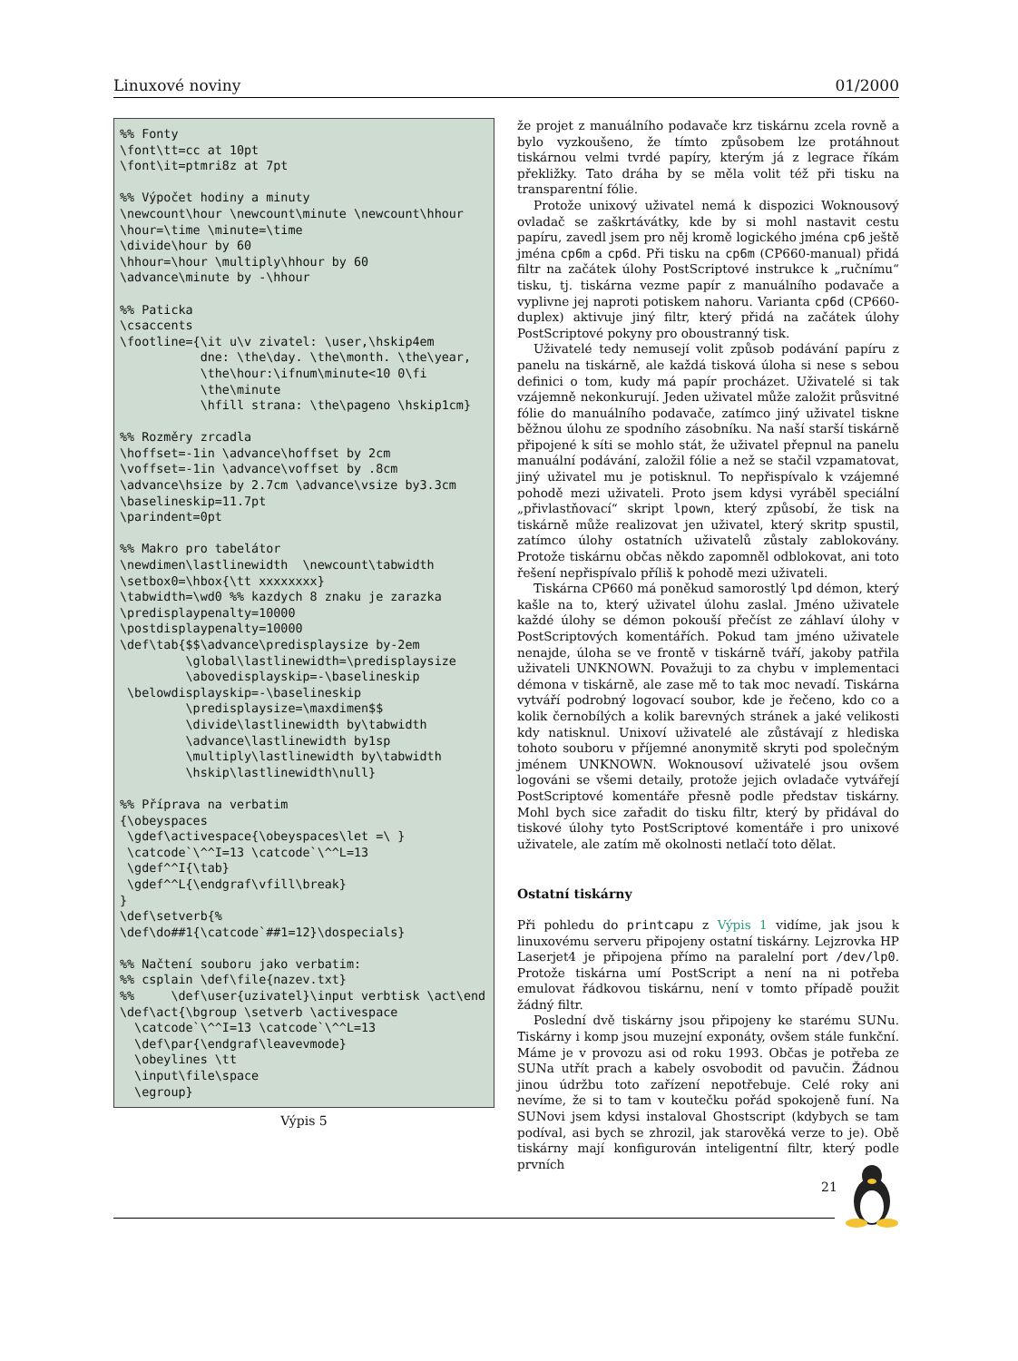Linuxové noviny 01/2000
%% Fonty \font\tt=cc at 10pt \font\it=ptmri8z at 7pt %% Výpočet hodiny a minuty \newcount\hour \newcount\minute \newcount\hhour \hour=\time \minute=\time \divide\hour by 60 \hhour=\hour \multiply\hhour by 60 \advance\minute by -\hhour %% Paticka \csaccents \footline={\it u\v zivatel: \user,\hskip4em dne: \the\day. \the\month. \the\year, \the\hour:\ifnum\minute<10 0\fi \the\minute \hfill strana: \the\pageno \hskip1cm} %% Rozměry zrcadla \hoffset=-1in \advance\hoffset by 2cm \voffset=-1in \advance\voffset by .8cm \advance\hsize by 2.7cm \advance\vsize by3.3cm \baselineskip=11.7pt \parindent=0pt %% Makro pro tabelátor \newdimen\lastlinewidth \newcount\tabwidth \setbox0=\hbox{\tt xxxxxxxx} \tabwidth=\wd0 %% kazdych 8 znaku je zarazka \predisplaypenalty=10000 \postdisplaypenalty=10000 \def\tab{$$\advance\predisplaysize by-2em \global\lastlinewidth=\predisplaysize \abovedisplayskip=-\baselineskip \belowdisplayskip=-\baselineskip \predisplaysize=\maxdimen$$ \divide\lastlinewidth by\tabwidth \advance\lastlinewidth by1sp \multiply\lastlinewidth by\tabwidth \hskip\lastlinewidth\null} %% Příprava na verbatim {\obeyspaces \gdef\activespace{\obeyspaces\let =\ } \catcode`\^^I=13 \catcode`\^^L=13 \gdef^^I{\tab} \gdef^^L{\endgraf\vfill\break} } \def\setverb{% \def\do##1{\catcode`##1=12}\dospecials} %% Načtení souboru jako verbatim: %% csplain \def\file{nazev.txt} %% \def\user{uzivatel}\input verbtisk \act\end \def\act{\bgroup \setverb \activespace \catcode`\^^I=13 \catcode`\^^L=13 \def\par{\endgraf\leavevmode} \obeylines \tt \input\file\space \egroup}
Výpis 5
že projet z manuálního podavače krz tiskárnu zcela rovně a bylo vyzkoušeno, že tímto způsobem lze protáhnout tiskárnou velmi tvrdé papíry, kterým já z legrace říkám překližky. Tato dráha by se měla volit též při tisku na transparentní fólie.
Protože unixový uživatel nemá k dispozici Woknousový ovladač se zaškrtávátky, kde by si mohl nastavit cestu papíru, zavedl jsem pro něj kromě logického jména cp6 ještě jména cp6m a cp6d. Při tisku na cp6m (CP660-manual) přidá filtr na začátek úlohy PostScriptové instrukce k „ručnímu“ tisku, tj. tiskárna vezme papír z manuálního podavače a vyplivne jej naproti potiskem nahoru. Varianta cp6d (CP660-duplex) aktivuje jiný filtr, který přidá na začátek úlohy PostScriptové pokyny pro oboustranný tisk.
Uživatelé tedy nemusejí volit způsob podávání papíru z panelu na tiskárně, ale každá tisková úloha si nese s sebou definici o tom, kudy má papír procházet. Uživatelé si tak vzájemně nekonkurují. Jeden uživatel může založit průsvitné fólie do manuálního podavače, zatímco jiný uživatel tiskne běžnou úlohu ze spodního zásobníku. Na naší starší tiskárně připojené k síti se mohlo stát, že uživatel přepnul na panelu manuální podávání, založil fólie a než se stačil vzpamatovat, jiný uživatel mu je potisknul. To nepřispívalo k vzájemné pohodě mezi uživateli. Proto jsem kdysi vyráběl speciální „přivlastňovací“ skript lpown, který způsobí, že tisk na tiskárně může realizovat jen uživatel, který skritp spustil, zatímco úlohy ostatních uživatelů zůstaly zablokovány. Protože tiskárnu občas někdo zapomněl odblokovat, ani toto řešení nepřispívalo příliš k pohodě mezi uživateli.
Tiskárna CP660 má poněkud samorostlý lpd démon, který kašle na to, který uživatel úlohu zaslal. Jméno uživatele každé úlohy se démon pokouší přečíst ze záhlaví úlohy v PostScriptových komentářích. Pokud tam jméno uživatele nenajde, úloha se ve frontě v tiskárně tváří, jakoby patřila uživateli UNKNOWN. Považuji to za chybu v implementaci démona v tiskárně, ale zase mě to tak moc nevadí. Tiskárna vytváří podrobný logovací soubor, kde je řečeno, kdo co a kolik černobílých a kolik barevných stránek a jaké velikosti kdy natisknul. Unixoví uživatelé ale zůstávají z hlediska tohoto souboru v příjemné anonymitě skryti pod společným jménem UNKNOWN. Woknousoví uživatelé jsou ovšem logováni se všemi detaily, protože jejich ovladače vytvářejí PostScriptové komentáře přesně podle představ tiskárny. Mohl bych sice zařadit do tisku filtr, který by přidával do tiskové úlohy tyto PostScriptové komentáře i pro unixové uživatele, ale zatím mě okolnosti netlačí toto dělat.
Ostatní tiskárny
Při pohledu do printcapu z Výpis 1 vidíme, jak jsou k linuxovému serveru připojeny ostatní tiskárny. Lejzrovka HP Laserjet4 je připojena přímo na paralelní port /dev/lp0. Protože tiskárna umí PostScript a není na ni potřeba emulovat řádkovou tiskárnu, není v tomto případě použit žádný filtr.
Poslední dvě tiskárny jsou připojeny ke starému SUNu. Tiskárny i komp jsou muzejní exponáty, ovšem stále funkční. Máme je v provozu asi od roku 1993. Občas je potřeba ze SUNa utřít prach a kabely osvobodit od pavučin. Žádnou jinou údržbu toto zařízení nepotřebuje. Celé roky ani nevíme, že si to tam v koutečku pořád spokojeně funí. Na SUNovi jsem kdysi instaloval Ghostscript (kdybych se tam podíval, asi bych se zhrozil, jak starověká verze to je). Obě tiskárny mají konfigurován inteligentní filtr, který podle prvních
21